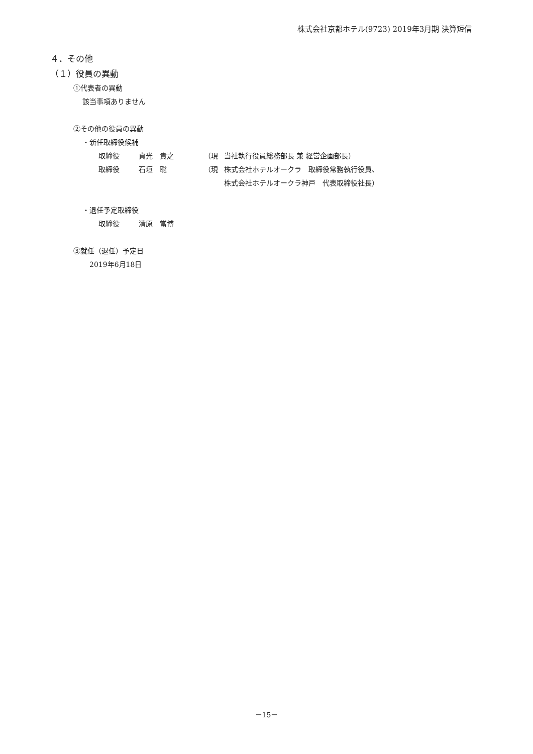株式会社京都ホテル(9723) 2019年3月期 決算短信
４．その他
（１）役員の異動
①代表者の異動
該当事項ありません
②その他の役員の異動
・新任取締役候補
| 取締役 | 貞光 貴之 | （現 | 当社執行役員総務部長 兼 経営企画部長） |
| 取締役 | 石垣 聡 | （現 | 株式会社ホテルオークラ 取締役常務執行役員、 株式会社ホテルオークラ神戸 代表取締役社長） |
・退任予定取締役
| 取締役 | 清原 當博 |
③就任（退任）予定日
2019年6月18日
－15－